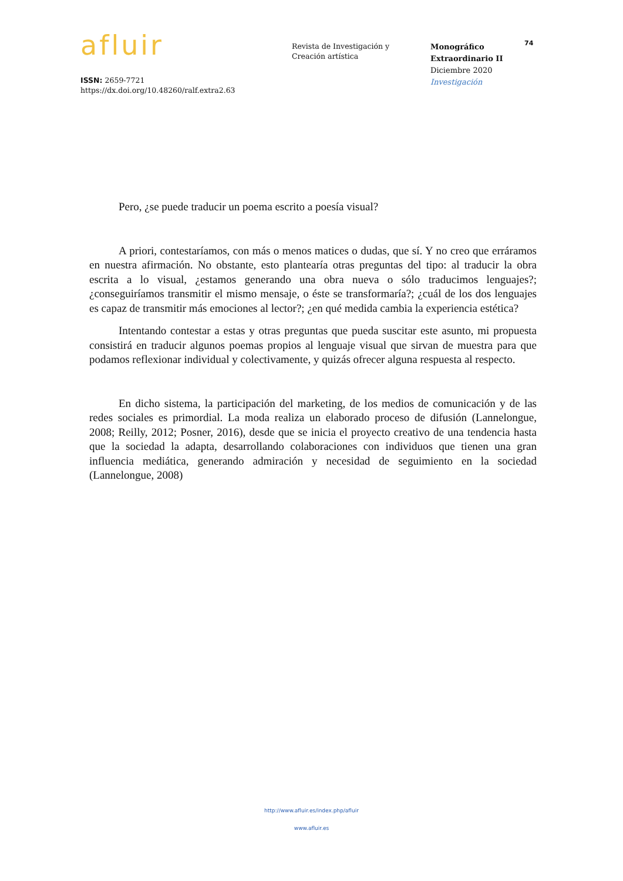afluir
ISSN: 2659-7721
https://dx.doi.org/10.48260/ralf.extra2.63
Revista de Investigación y
Creación artística
Monográfico
Extraordinario II
Diciembre 2020
Investigación
74
Pero, ¿se puede traducir un poema escrito a poesía visual?
A priori, contestaríamos, con más o menos matices o dudas, que sí. Y no creo que erráramos en nuestra afirmación. No obstante, esto plantearía otras preguntas del tipo: al traducir la obra escrita a lo visual, ¿estamos generando una obra nueva o sólo traducimos lenguajes?; ¿conseguiríamos transmitir el mismo mensaje, o éste se transformaría?; ¿cuál de los dos lenguajes es capaz de transmitir más emociones al lector?; ¿en qué medida cambia la experiencia estética?
Intentando contestar a estas y otras preguntas que pueda suscitar este asunto, mi propuesta consistirá en traducir algunos poemas propios al lenguaje visual que sirvan de muestra para que podamos reflexionar individual y colectivamente, y quizás ofrecer alguna respuesta al respecto.
En dicho sistema, la participación del marketing, de los medios de comunicación y de las redes sociales es primordial. La moda realiza un elaborado proceso de difusión (Lannelongue, 2008; Reilly, 2012; Posner, 2016), desde que se inicia el proyecto creativo de una tendencia hasta que la sociedad la adapta, desarrollando colaboraciones con individuos que tienen una gran influencia mediática, generando admiración y necesidad de seguimiento en la sociedad (Lannelongue, 2008)
http://www.afluir.es/index.php/afluir
www.afluir.es